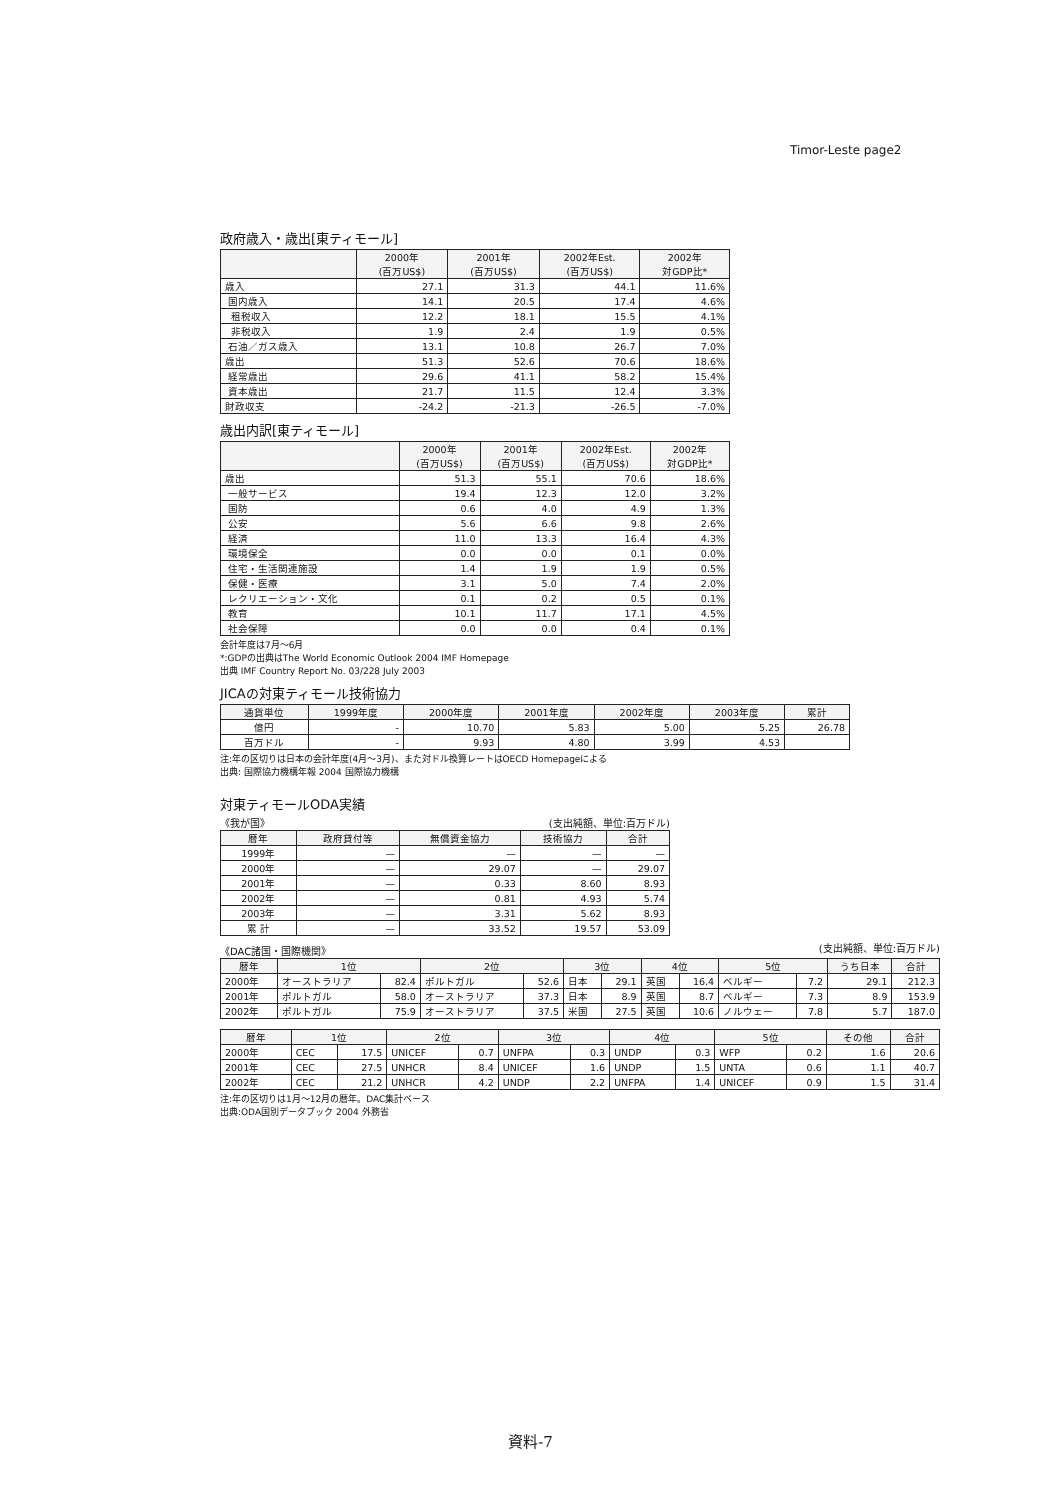Timor-Leste page2
政府歳入・歳出[東ティモール]
| | 2000年 (百万US$) | 2001年 (百万US$) | 2002年Est. (百万US$) | 2002年 対GDP比* |
| --- | --- | --- | --- | --- |
| 歳入 | 27.1 | 31.3 | 44.1 | 11.6% |
| 国内歳入 | 14.1 | 20.5 | 17.4 | 4.6% |
| 租税収入 | 12.2 | 18.1 | 15.5 | 4.1% |
| 非税収入 | 1.9 | 2.4 | 1.9 | 0.5% |
| 石油／ガス歳入 | 13.1 | 10.8 | 26.7 | 7.0% |
| 歳出 | 51.3 | 52.6 | 70.6 | 18.6% |
| 経常歳出 | 29.6 | 41.1 | 58.2 | 15.4% |
| 資本歳出 | 21.7 | 11.5 | 12.4 | 3.3% |
| 財政収支 | -24.2 | -21.3 | -26.5 | -7.0% |
歳出内訳[東ティモール]
| | 2000年 (百万US$) | 2001年 (百万US$) | 2002年Est. (百万US$) | 2002年 対GDP比* |
| --- | --- | --- | --- | --- |
| 歳出 | 51.3 | 55.1 | 70.6 | 18.6% |
| 一般サービス | 19.4 | 12.3 | 12.0 | 3.2% |
| 国防 | 0.6 | 4.0 | 4.9 | 1.3% |
| 公安 | 5.6 | 6.6 | 9.8 | 2.6% |
| 経済 | 11.0 | 13.3 | 16.4 | 4.3% |
| 環境保全 | 0.0 | 0.0 | 0.1 | 0.0% |
| 住宅・生活関連施設 | 1.4 | 1.9 | 1.9 | 0.5% |
| 保健・医療 | 3.1 | 5.0 | 7.4 | 2.0% |
| レクリエーション・文化 | 0.1 | 0.2 | 0.5 | 0.1% |
| 教育 | 10.1 | 11.7 | 17.1 | 4.5% |
| 社会保障 | 0.0 | 0.0 | 0.4 | 0.1% |
会計年度は7月～6月
*:GDPの出典はThe World Economic Outlook 2004 IMF Homepage
出典 IMF Country Report No. 03/228 July 2003
JICAの対東ティモール技術協力
| 通貨単位 | 1999年度 | 2000年度 | 2001年度 | 2002年度 | 2003年度 | 累計 |
| --- | --- | --- | --- | --- | --- | --- |
| 億円 | - | 10.70 | 5.83 | 5.00 | 5.25 | 26.78 |
| 百万ドル | - | 9.93 | 4.80 | 3.99 | 4.53 | |
注:年の区切りは日本の会計年度(4月～3月)、また対ドル換算レートはOECD Homepageによる
出典: 国際協力機構年報 2004 国際協力機構
対東ティモールODA実績
《我が国》 (支出純額、単位:百万ドル)
| 暦年 | 政府貸付等 | 無償資金協力 | 技術協力 | 合計 |
| --- | --- | --- | --- | --- |
| 1999年 | — | — | — | — |
| 2000年 | — | 29.07 | — | 29.07 |
| 2001年 | — | 0.33 | 8.60 | 8.93 |
| 2002年 | — | 0.81 | 4.93 | 5.74 |
| 2003年 | — | 3.31 | 5.62 | 8.93 |
| 累 計 | — | 33.52 | 19.57 | 53.09 |
《DAC諸国・国際機関》 (支出純額、単位:百万ドル)
| 暦年 | 1位 | | 2位 | | 3位 | | 4位 | | 5位 | | うち日本 | 合計 |
| --- | --- | --- | --- | --- | --- | --- | --- | --- | --- | --- | --- | --- |
| 2000年 | オーストラリア | 82.4 | ポルトガル | 52.6 | 日本 | 29.1 | 英国 | 16.4 | ベルギー | 7.2 | 29.1 | 212.3 |
| 2001年 | ポルトガル | 58.0 | オーストラリア | 37.3 | 日本 | 8.9 | 英国 | 8.7 | ベルギー | 7.3 | 8.9 | 153.9 |
| 2002年 | ポルトガル | 75.9 | オーストラリア | 37.5 | 米国 | 27.5 | 英国 | 10.6 | ノルウェー | 7.8 | 5.7 | 187.0 |
| 暦年 | 1位 | | 2位 | | 3位 | | 4位 | | 5位 | | その他 | 合計 |
| --- | --- | --- | --- | --- | --- | --- | --- | --- | --- | --- | --- | --- |
| 2000年 | CEC | 17.5 | UNICEF | 0.7 | UNFPA | 0.3 | UNDP | 0.3 | WFP | 0.2 | 1.6 | 20.6 |
| 2001年 | CEC | 27.5 | UNHCR | 8.4 | UNICEF | 1.6 | UNDP | 1.5 | UNTA | 0.6 | 1.1 | 40.7 |
| 2002年 | CEC | 21.2 | UNHCR | 4.2 | UNDP | 2.2 | UNFPA | 1.4 | UNICEF | 0.9 | 1.5 | 31.4 |
注:年の区切りは1月～12月の暦年。DAC集計ベース
出典:ODA国別データブック 2004 外務省
資料-7